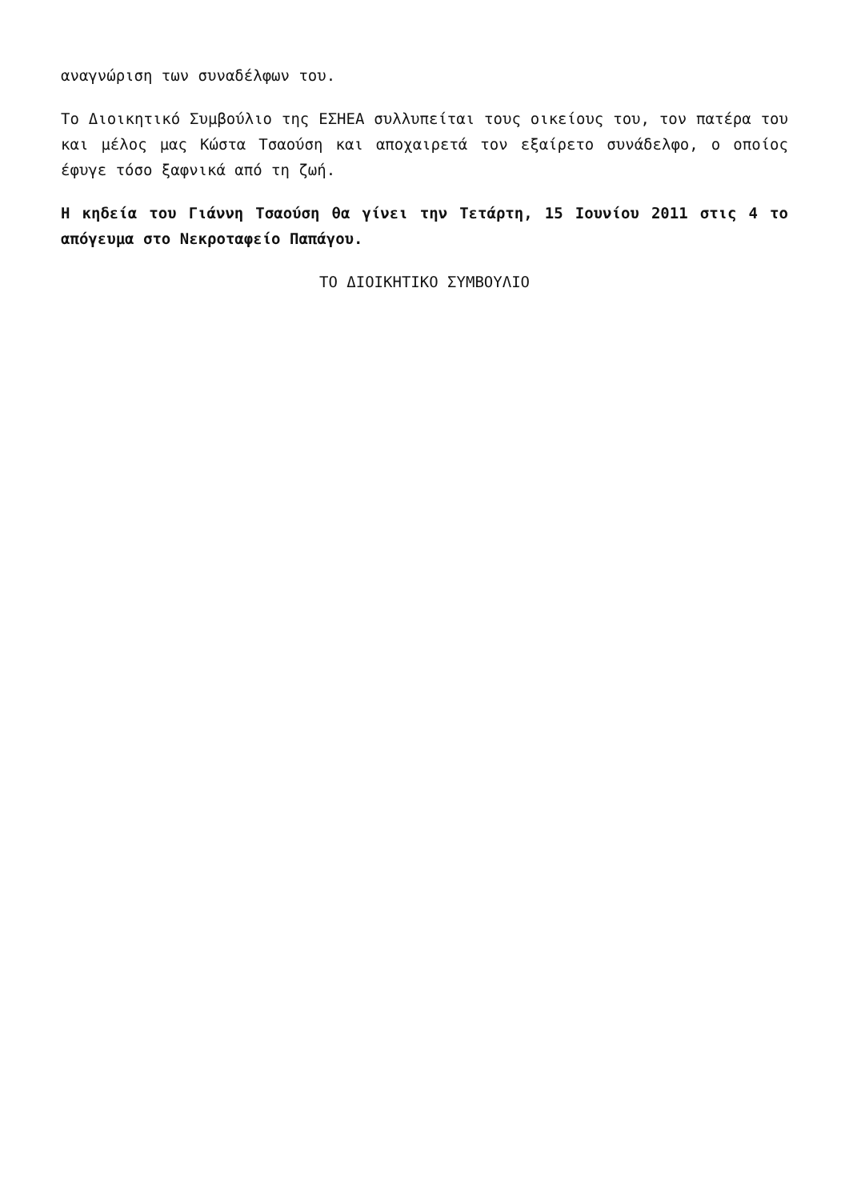αναγνώριση των συναδέλφων του.
Το Διοικητικό Συμβούλιο της ΕΣΗΕΑ συλλυπείται τους οικείους του, τον πατέρα του και μέλος μας Κώστα Τσαούση και αποχαιρετά τον εξαίρετο συνάδελφο, ο οποίος έφυγε τόσο ξαφνικά από τη ζωή.
Η κηδεία του Γιάννη Τσαούση θα γίνει την Τετάρτη, 15 Ιουνίου 2011 στις 4 το απόγευμα στο Νεκροταφείο Παπάγου.
ΤΟ ΔΙΟΙΚΗΤΙΚΟ ΣΥΜΒΟΥΛΙΟ